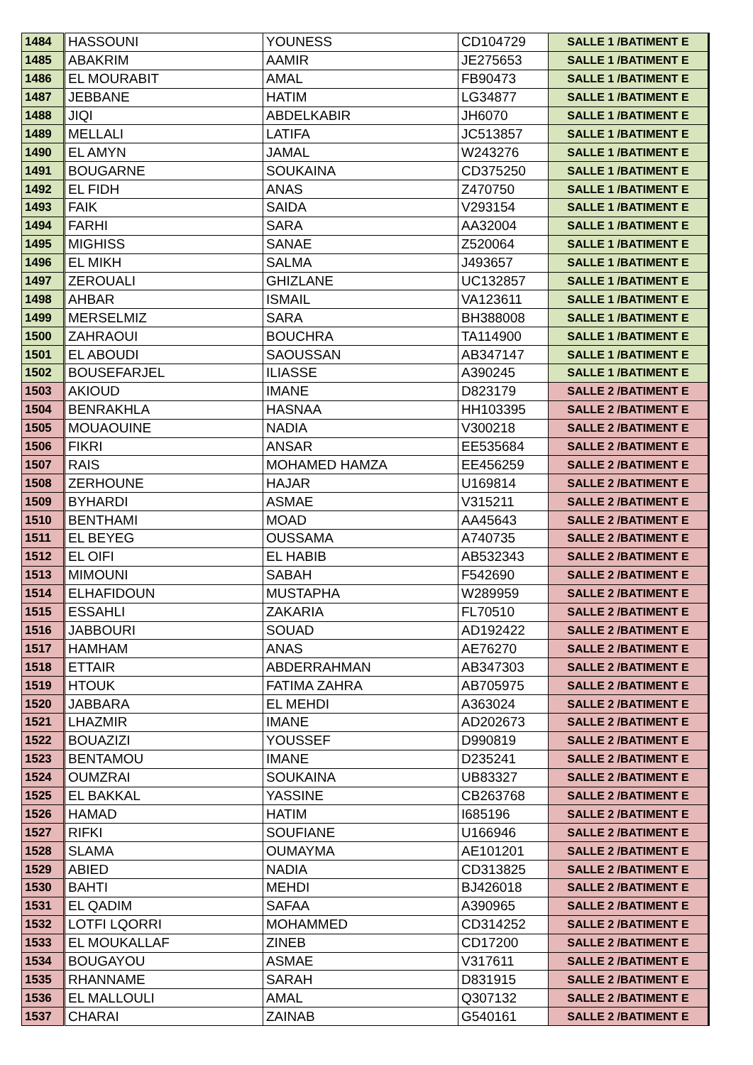| 1484 | HASSOUNI | YOUNESS | CD104729 | SALLE 1 /BATIMENT E |
| 1485 | ABAKRIM | AAMIR | JE275653 | SALLE 1 /BATIMENT E |
| 1486 | EL MOURABIT | AMAL | FB90473 | SALLE 1 /BATIMENT E |
| 1487 | JEBBANE | HATIM | LG34877 | SALLE 1 /BATIMENT E |
| 1488 | JIQI | ABDELKABIR | JH6070 | SALLE 1 /BATIMENT E |
| 1489 | MELLALI | LATIFA | JC513857 | SALLE 1 /BATIMENT E |
| 1490 | EL AMYN | JAMAL | W243276 | SALLE 1 /BATIMENT E |
| 1491 | BOUGARNE | SOUKAINA | CD375250 | SALLE 1 /BATIMENT E |
| 1492 | EL FIDH | ANAS | Z470750 | SALLE 1 /BATIMENT E |
| 1493 | FAIK | SAIDA | V293154 | SALLE 1 /BATIMENT E |
| 1494 | FARHI | SARA | AA32004 | SALLE 1 /BATIMENT E |
| 1495 | MIGHISS | SANAE | Z520064 | SALLE 1 /BATIMENT E |
| 1496 | EL MIKH | SALMA | J493657 | SALLE 1 /BATIMENT E |
| 1497 | ZEROUALI | GHIZLANE | UC132857 | SALLE 1 /BATIMENT E |
| 1498 | AHBAR | ISMAIL | VA123611 | SALLE 1 /BATIMENT E |
| 1499 | MERSELMIZ | SARA | BH388008 | SALLE 1 /BATIMENT E |
| 1500 | ZAHRAOUI | BOUCHRA | TA114900 | SALLE 1 /BATIMENT E |
| 1501 | EL ABOUDI | SAOUSSAN | AB347147 | SALLE 1 /BATIMENT E |
| 1502 | BOUSEFARJEL | ILIASSE | A390245 | SALLE 1 /BATIMENT E |
| 1503 | AKIOUD | IMANE | D823179 | SALLE 2 /BATIMENT E |
| 1504 | BENRAKHLA | HASNAA | HH103395 | SALLE 2 /BATIMENT E |
| 1505 | MOUAOUINE | NADIA | V300218 | SALLE 2 /BATIMENT E |
| 1506 | FIKRI | ANSAR | EE535684 | SALLE 2 /BATIMENT E |
| 1507 | RAIS | MOHAMED HAMZA | EE456259 | SALLE 2 /BATIMENT E |
| 1508 | ZERHOUNE | HAJAR | U169814 | SALLE 2 /BATIMENT E |
| 1509 | BYHARDI | ASMAE | V315211 | SALLE 2 /BATIMENT E |
| 1510 | BENTHAMI | MOAD | AA45643 | SALLE 2 /BATIMENT E |
| 1511 | EL BEYEG | OUSSAMA | A740735 | SALLE 2 /BATIMENT E |
| 1512 | EL OIFI | EL HABIB | AB532343 | SALLE 2 /BATIMENT E |
| 1513 | MIMOUNI | SABAH | F542690 | SALLE 2 /BATIMENT E |
| 1514 | ELHAFIDOUN | MUSTAPHA | W289959 | SALLE 2 /BATIMENT E |
| 1515 | ESSAHLI | ZAKARIA | FL70510 | SALLE 2 /BATIMENT E |
| 1516 | JABBOURI | SOUAD | AD192422 | SALLE 2 /BATIMENT E |
| 1517 | HAMHAM | ANAS | AE76270 | SALLE 2 /BATIMENT E |
| 1518 | ETTAIR | ABDERRAHMAN | AB347303 | SALLE 2 /BATIMENT E |
| 1519 | HTOUK | FATIMA ZAHRA | AB705975 | SALLE 2 /BATIMENT E |
| 1520 | JABBARA | EL MEHDI | A363024 | SALLE 2 /BATIMENT E |
| 1521 | LHAZMIR | IMANE | AD202673 | SALLE 2 /BATIMENT E |
| 1522 | BOUAZIZI | YOUSSEF | D990819 | SALLE 2 /BATIMENT E |
| 1523 | BENTAMOU | IMANE | D235241 | SALLE 2 /BATIMENT E |
| 1524 | OUMZRAI | SOUKAINA | UB83327 | SALLE 2 /BATIMENT E |
| 1525 | EL BAKKAL | YASSINE | CB263768 | SALLE 2 /BATIMENT E |
| 1526 | HAMAD | HATIM | I685196 | SALLE 2 /BATIMENT E |
| 1527 | RIFKI | SOUFIANE | U166946 | SALLE 2 /BATIMENT E |
| 1528 | SLAMA | OUMAYMA | AE101201 | SALLE 2 /BATIMENT E |
| 1529 | ABIED | NADIA | CD313825 | SALLE 2 /BATIMENT E |
| 1530 | BAHTI | MEHDI | BJ426018 | SALLE 2 /BATIMENT E |
| 1531 | EL QADIM | SAFAA | A390965 | SALLE 2 /BATIMENT E |
| 1532 | LOTFI LQORRI | MOHAMMED | CD314252 | SALLE 2 /BATIMENT E |
| 1533 | EL MOUKALLAF | ZINEB | CD17200 | SALLE 2 /BATIMENT E |
| 1534 | BOUGAYOU | ASMAE | V317611 | SALLE 2 /BATIMENT E |
| 1535 | RHANNAME | SARAH | D831915 | SALLE 2 /BATIMENT E |
| 1536 | EL MALLOULI | AMAL | Q307132 | SALLE 2 /BATIMENT E |
| 1537 | CHARAI | ZAINAB | G540161 | SALLE 2 /BATIMENT E |